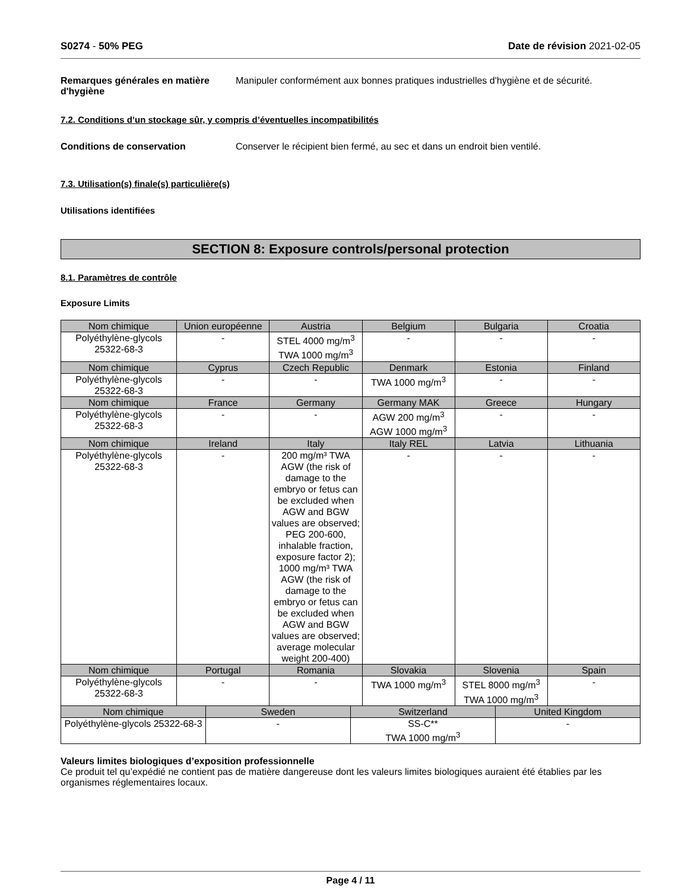S0274 - 50% PEG Date de révision 2021-02-05
Remarques générales en matière d'hygiène
Manipuler conformément aux bonnes pratiques industrielles d'hygiène et de sécurité.
7.2. Conditions d’un stockage sûr, y compris d’éventuelles incompatibilités
Conditions de conservation Conserver le récipient bien fermé, au sec et dans un endroit bien ventilé.
7.3. Utilisation(s) finale(s) particulière(s)
Utilisations identifiées
SECTION 8: Exposure controls/personal protection
8.1. Paramètres de contrôle
Exposure Limits
| Nom chimique | Union européenne | Austria | Belgium | Bulgaria | Croatia |
| --- | --- | --- | --- | --- | --- |
| Polyéthylène-glycols 25322-68-3 | - | STEL 4000 mg/m<sup>3</sup> TWA 1000 mg/m<sup>3</sup> | - | - | - |
| Nom chimique | Cyprus | Czech Republic | Denmark | Estonia | Finland |
| Polyéthylène-glycols 25322-68-3 | - | - | TWA 1000 mg/m<sup>3</sup> | - | - |
| Nom chimique | France | Germany | Germany MAK | Greece | Hungary |
| Polyéthylène-glycols 25322-68-3 | - | - | AGW 200 mg/m<sup>3</sup> AGW 1000 mg/m<sup>3</sup> | - | - |
| Nom chimique | Ireland | Italy | Italy REL | Latvia | Lithuania |
| Polyéthylène-glycols 25322-68-3 | - | 200 mg/m³ TWA AGW (the risk of damage to the embryo or fetus can be excluded when AGW and BGW values are observed; PEG 200-600, inhalable fraction, exposure factor 2); 1000 mg/m³ TWA AGW (the risk of damage to the embryo or fetus can be excluded when AGW and BGW values are observed; average molecular weight 200-400) | - | - | - |
| Nom chimique | Portugal | Romania | Slovakia | Slovenia | Spain |
| Polyéthylène-glycols 25322-68-3 | - | - | TWA 1000 mg/m<sup>3</sup> | STEL 8000 mg/m<sup>3</sup> TWA 1000 mg/m<sup>3</sup> | - |
| Nom chimique | Sweden | Switzerland | United Kingdom |
| --- | --- | --- | --- |
| Polyéthylène-glycols 25322-68-3 | - | SS-C** TWA 1000 mg/m<sup>3</sup> | - |
Valeurs limites biologiques d’exposition professionnelle
Ce produit tel qu’expédié ne contient pas de matière dangereuse dont les valeurs limites biologiques auraient été établies par les organismes réglementaires locaux.
Page 4 / 11